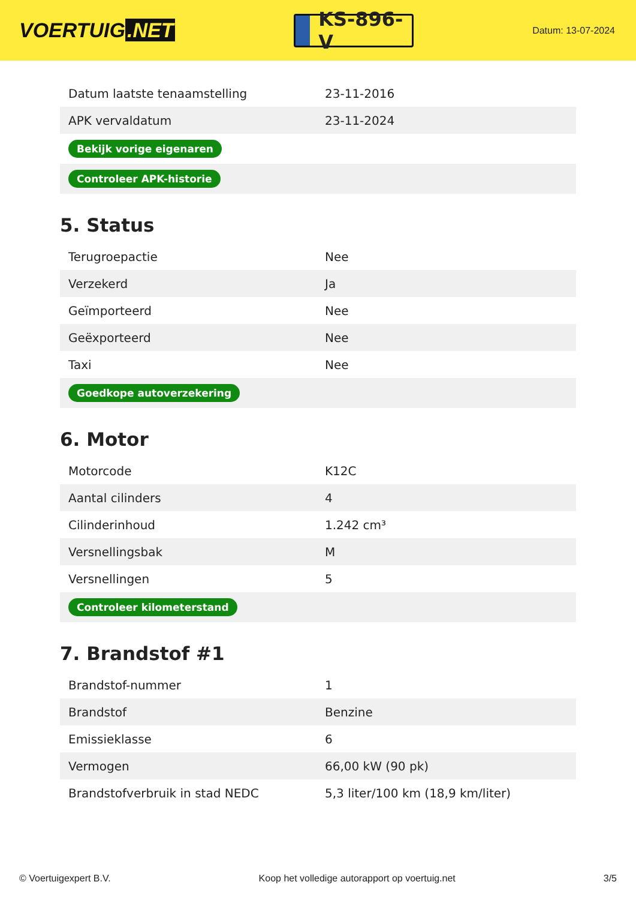VOERTUIG.NET
KS-896-V
Datum: 13-07-2024
| Datum laatste tenaamstelling | 23-11-2016 |
| APK vervaldatum | 23-11-2024 |
| Bekijk vorige eigenaren | |
| Controleer APK-historie | |
5. Status
| Terugroepactie | Nee |
| Verzekerd | Ja |
| Geïmporteerd | Nee |
| Geëxporteerd | Nee |
| Taxi | Nee |
| Goedkope autoverzekering | |
6. Motor
| Motorcode | K12C |
| Aantal cilinders | 4 |
| Cilinderinhoud | 1.242 cm³ |
| Versnellingsbak | M |
| Versnellingen | 5 |
| Controleer kilometerstand | |
7. Brandstof #1
| Brandstof-nummer | 1 |
| Brandstof | Benzine |
| Emissieklasse | 6 |
| Vermogen | 66,00 kW (90 pk) |
| Brandstofverbruik in stad NEDC | 5,3 liter/100 km (18,9 km/liter) |
© Voertuigexpert B.V. Koop het volledige autorapport op voertuig.net 3/5